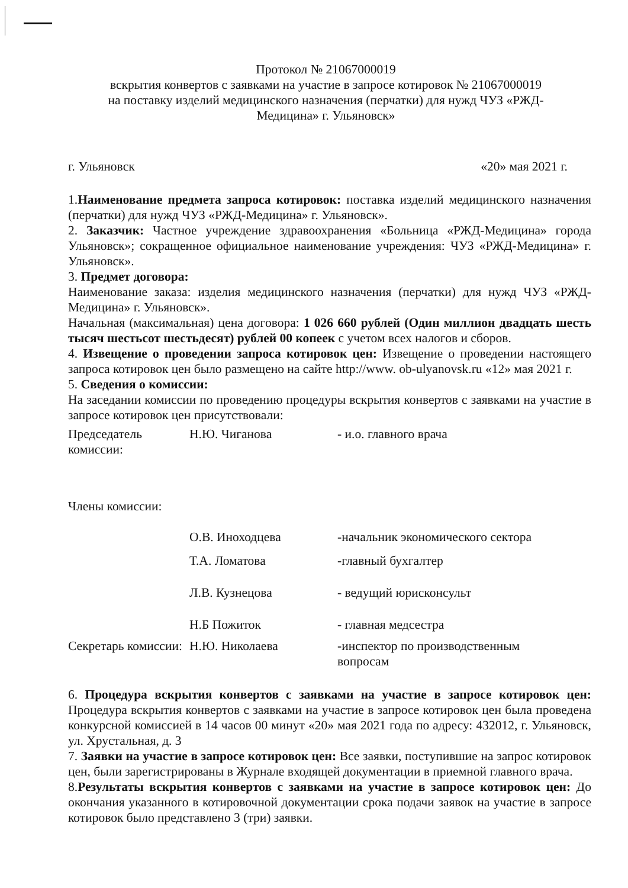Протокол № 21067000019
вскрытия конвертов с заявками на участие в запросе котировок № 21067000019
на поставку изделий медицинского назначения (перчатки) для нужд ЧУЗ «РЖД-Медицина» г. Ульяновск»
г. Ульяновск «20» мая 2021 г.
1.Наименование предмета запроса котировок: поставка изделий медицинского назначения (перчатки) для нужд ЧУЗ «РЖД-Медицина» г. Ульяновск».
2. Заказчик: Частное учреждение здравоохранения «Больница «РЖД-Медицина» города Ульяновск»; сокращенное официальное наименование учреждения: ЧУЗ «РЖД-Медицина» г. Ульяновск».
3. Предмет договора:
Наименование заказа: изделия медицинского назначения (перчатки) для нужд ЧУЗ «РЖД-Медицина» г. Ульяновск».
Начальная (максимальная) цена договора: 1 026 660 рублей (Один миллион двадцать шесть тысяч шестьсот шестьдесят) рублей 00 копеек с учетом всех налогов и сборов.
4. Извещение о проведении запроса котировок цен: Извещение о проведении настоящего запроса котировок цен было размещено на сайте http://www. ob-ulyanovsk.ru «12» мая 2021 г.
5. Сведения о комиссии:
На заседании комиссии по проведению процедуры вскрытия конвертов с заявками на участие в запросе котировок цен присутствовали:
| Председатель комиссии: | Н.Ю. Чиганова | - и.о. главного врача |
| Члены комиссии: | | |
| | О.В. Иноходцева | -начальник экономического сектора |
| | Т.А. Ломатова | -главный бухгалтер |
| | Л.В. Кузнецова | - ведущий юрисконсульт |
| | Н.Б Пожиток | - главная медсестра |
| Секретарь комиссии: | Н.Ю. Николаева | -инспектор по производственным вопросам |
6. Процедура вскрытия конвертов с заявками на участие в запросе котировок цен: Процедура вскрытия конвертов с заявками на участие в запросе котировок цен была проведена конкурсной комиссией в 14 часов 00 минут «20» мая 2021 года по адресу: 432012, г. Ульяновск, ул. Хрустальная, д. 3
7. Заявки на участие в запросе котировок цен: Все заявки, поступившие на запрос котировок цен, были зарегистрированы в Журнале входящей документации в приемной главного врача.
8.Результаты вскрытия конвертов с заявками на участие в запросе котировок цен: До окончания указанного в котировочной документации срока подачи заявок на участие в запросе котировок было представлено 3 (три) заявки.